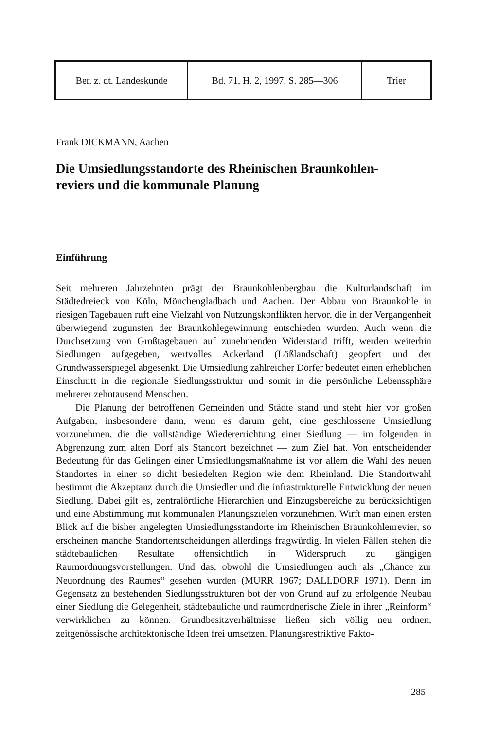| Ber. z. dt. Landeskunde | Bd. 71, H. 2, 1997, S. 285—306 | Trier |
Frank DICKMANN, Aachen
Die Umsiedlungsstandorte des Rheinischen Braunkohlen-
reviers und die kommunale Planung
Einführung
Seit mehreren Jahrzehnten prägt der Braunkohlenbergbau die Kulturlandschaft im Städtedreieck von Köln, Mönchengladbach und Aachen. Der Abbau von Braunkohle in riesigen Tagebauen ruft eine Vielzahl von Nutzungskonflikten hervor, die in der Vergangenheit überwiegend zugunsten der Braunkohlegewinnung entschieden wurden. Auch wenn die Durchsetzung von Großtagebauen auf zunehmenden Widerstand trifft, werden weiterhin Siedlungen aufgegeben, wertvolles Ackerland (Lößlandschaft) geopfert und der Grundwasserspiegel abgesenkt. Die Umsiedlung zahlreicher Dörfer bedeutet einen erheblichen Einschnitt in die regionale Siedlungsstruktur und somit in die persönliche Lebenssphäre mehrerer zehntausend Menschen.
Die Planung der betroffenen Gemeinden und Städte stand und steht hier vor großen Aufgaben, insbesondere dann, wenn es darum geht, eine geschlossene Umsiedlung vorzunehmen, die die vollständige Wiedererrichtung einer Siedlung — im folgenden in Abgrenzung zum alten Dorf als Standort bezeichnet — zum Ziel hat. Von entscheidender Bedeutung für das Gelingen einer Umsiedlungsmaßnahme ist vor allem die Wahl des neuen Standortes in einer so dicht besiedelten Region wie dem Rheinland. Die Standortwahl bestimmt die Akzeptanz durch die Umsiedler und die infrastrukturelle Entwicklung der neuen Siedlung. Dabei gilt es, zentralörtliche Hierarchien und Einzugsbereiche zu berücksichtigen und eine Abstimmung mit kommunalen Planungszielen vorzunehmen. Wirft man einen ersten Blick auf die bisher angelegten Umsiedlungsstandorte im Rheinischen Braunkohlenrevier, so erscheinen manche Standortentscheidungen allerdings fragwürdig. In vielen Fällen stehen die städtebaulichen Resultate offensichtlich in Widerspruch zu gängigen Raumordnungsvorstellungen. Und das, obwohl die Umsiedlungen auch als „Chance zur Neuordnung des Raumes“ gesehen wurden (MURR 1967; DALLDORF 1971). Denn im Gegensatz zu bestehenden Siedlungsstrukturen bot der von Grund auf zu erfolgende Neubau einer Siedlung die Gelegenheit, städtebauliche und raumordnerische Ziele in ihrer „Reinform“ verwirklichen zu können. Grundbesitzverhältnisse ließen sich völlig neu ordnen, zeitgenössische architektonische Ideen frei umsetzen. Planungsrestriktive Fakto-
285